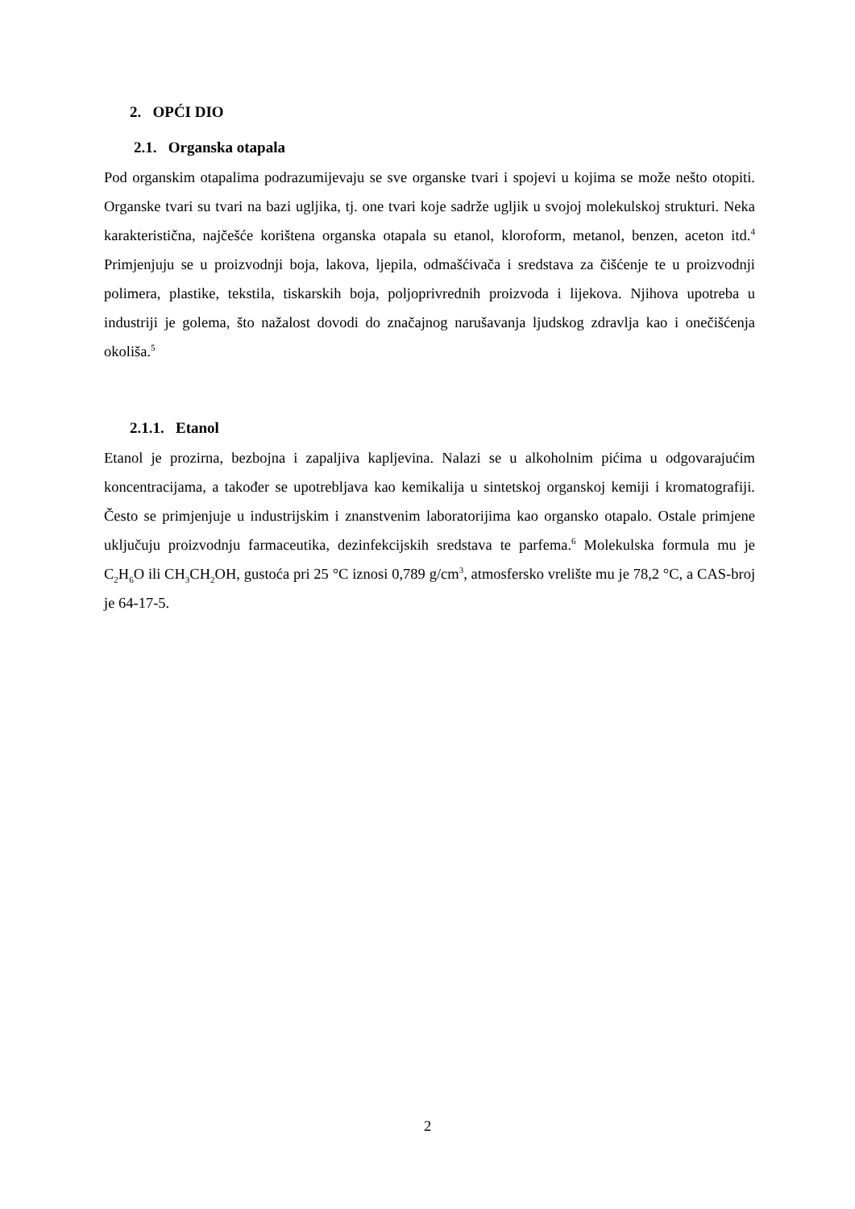2. OPĆI DIO
2.1. Organska otapala
Pod organskim otapalima podrazumijevaju se sve organske tvari i spojevi u kojima se može nešto otopiti. Organske tvari su tvari na bazi ugljika, tj. one tvari koje sadrže ugljik u svojoj molekulskoj strukturi. Neka karakteristična, najčešće korištena organska otapala su etanol, kloroform, metanol, benzen, aceton itd.<sup>4</sup> Primjenjuju se u proizvodnji boja, lakova, ljepila, odmašćivača i sredstava za čišćenje te u proizvodnji polimera, plastike, tekstila, tiskarskih boja, poljoprivrednih proizvoda i lijekova. Njihova upotreba u industriji je golema, što nažalost dovodi do značajnog narušavanja ljudskog zdravlja kao i onečišćenja okoliša.<sup>5</sup>
2.1.1. Etanol
Etanol je prozirna, bezbojna i zapaljiva kapljevina. Nalazi se u alkoholnim pićima u odgovarajućim koncentracijama, a također se upotrebljava kao kemikalija u sintetskoj organskoj kemiji i kromatografiji. Često se primjenjuje u industrijskim i znanstvenim laboratorijima kao organsko otapalo. Ostale primjene uključuju proizvodnju farmaceutika, dezinfekcijskih sredstava te parfema.<sup>6</sup> Molekulska formula mu je C<sub>2</sub>H<sub>6</sub>O ili CH<sub>3</sub>CH<sub>2</sub>OH, gustoća pri 25 °C iznosi 0,789 g/cm<sup>3</sup>, atmosfersko vrelište mu je 78,2 °C, a CAS-broj je 64-17-5.
2